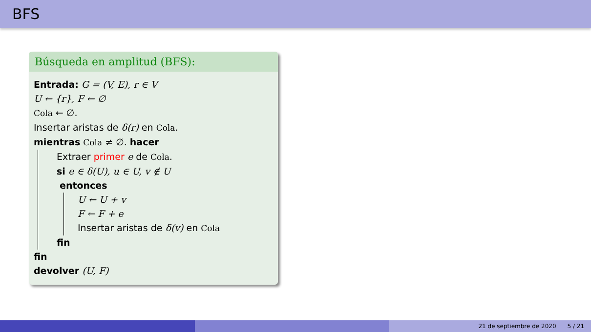BFS
Búsqueda en amplitud (BFS):
Entrada: G = (V, E), r ∈ V
U ← {r}, F ← ∅
Cola ← ∅.
Insertar aristas de δ(r) en Cola.
mientras Cola ≠ ∅. hacer
Extraer primer e de Cola.
si e ∈ δ(U), u ∈ U, v ∉ U
entonces
U ← U + v
F ← F + e
Insertar aristas de δ(v) en Cola
fin
fin
devolver (U, F)
21 de septiembre de 2020 5 / 21